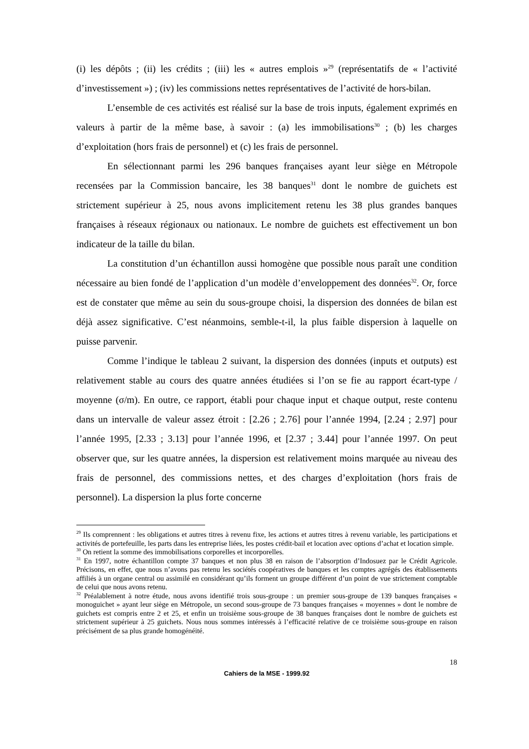(i) les dépôts ; (ii) les crédits ; (iii) les « autres emplois »<sup>29</sup> (représentatifs de « l’activité d’investissement ») ; (iv) les commissions nettes représentatives de l’activité de hors-bilan.
L’ensemble de ces activités est réalisé sur la base de trois inputs, également exprimés en valeurs à partir de la même base, à savoir : (a) les immobilisations<sup>30</sup> ; (b) les charges d’exploitation (hors frais de personnel) et (c) les frais de personnel.
En sélectionnant parmi les 296 banques françaises ayant leur siège en Métropole recensées par la Commission bancaire, les 38 banques<sup>31</sup> dont le nombre de guichets est strictement supérieur à 25, nous avons implicitement retenu les 38 plus grandes banques françaises à réseaux régionaux ou nationaux. Le nombre de guichets est effectivement un bon indicateur de la taille du bilan.
La constitution d’un échantillon aussi homogène que possible nous paraît une condition nécessaire au bien fondé de l’application d’un modèle d’enveloppement des données<sup>32</sup>. Or, force est de constater que même au sein du sous-groupe choisi, la dispersion des données de bilan est déjà assez significative. C’est néanmoins, semble-t-il, la plus faible dispersion à laquelle on puisse parvenir.
Comme l’indique le tableau 2 suivant, la dispersion des données (inputs et outputs) est relativement stable au cours des quatre années étudiées si l’on se fie au rapport écart-type / moyenne (σ/m). En outre, ce rapport, établi pour chaque input et chaque output, reste contenu dans un intervalle de valeur assez étroit : [2.26 ; 2.76] pour l’année 1994, [2.24 ; 2.97] pour l’année 1995, [2.33 ; 3.13] pour l’année 1996, et [2.37 ; 3.44] pour l’année 1997. On peut observer que, sur les quatre années, la dispersion est relativement moins marquée au niveau des frais de personnel, des commissions nettes, et des charges d’exploitation (hors frais de personnel). La dispersion la plus forte concerne
<sup>29</sup> Ils comprennent : les obligations et autres titres à revenu fixe, les actions et autres titres à revenu variable, les participations et activités de portefeuille, les parts dans les entreprise liées, les postes crédit-bail et location avec options d’achat et location simple.
<sup>30</sup> On retient la somme des immobilisations corporelles et incorporelles.
<sup>31</sup> En 1997, notre échantillon compte 37 banques et non plus 38 en raison de l’absorption d’Indosuez par le Crédit Agricole. Précisons, en effet, que nous n’avons pas retenu les sociétés coopératives de banques et les comptes agrégés des établissements affiliés à un organe central ou assimilé en considérant qu’ils forment un groupe différent d’un point de vue strictement comptable de celui que nous avons retenu.
<sup>32</sup> Préalablement à notre étude, nous avons identifié trois sous-groupe : un premier sous-groupe de 139 banques françaises « monoguichet » ayant leur siège en Métropole, un second sous-groupe de 73 banques françaises « moyennes » dont le nombre de guichets est compris entre 2 et 25, et enfin un troisième sous-groupe de 38 banques françaises dont le nombre de guichets est strictement supérieur à 25 guichets. Nous nous sommes intéressés à l’efficacité relative de ce troisième sous-groupe en raison précisément de sa plus grande homogénéité.
18
Cahiers de la MSE - 1999.92